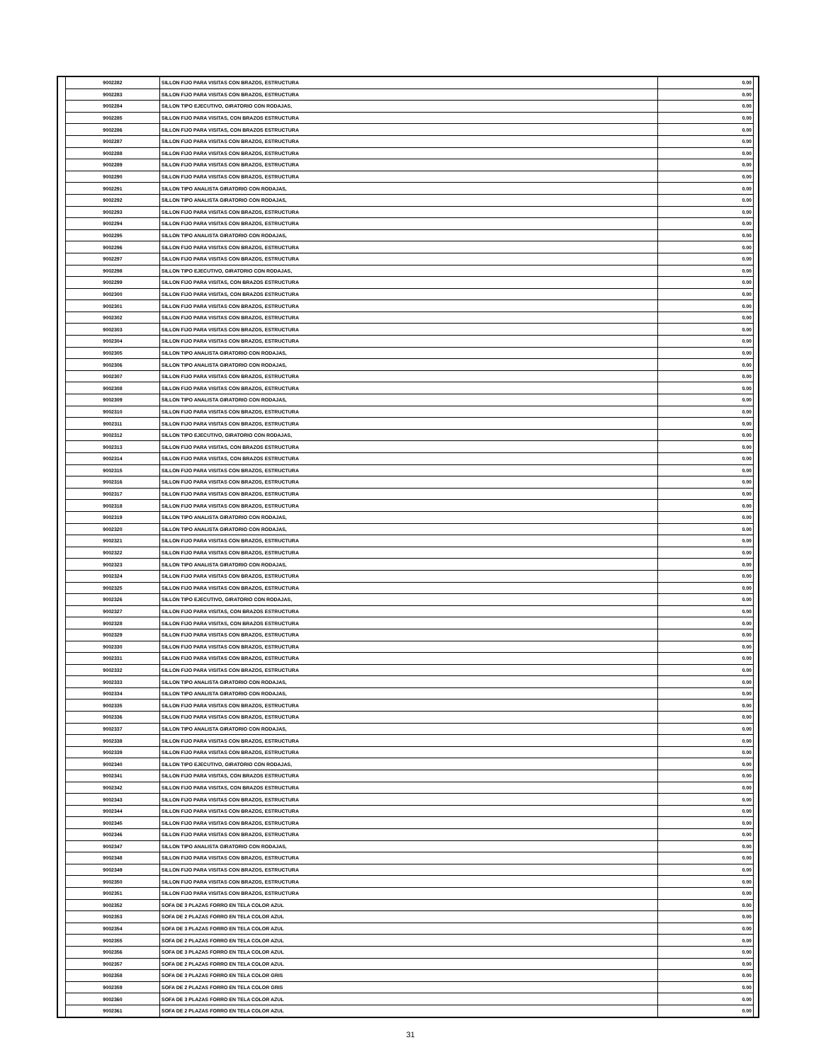| | 9002282 | SILLON FIJO PARA VISITAS CON BRAZOS, ESTRUCTURA | 0.00 | |
| | 9002283 | SILLON FIJO PARA VISITAS CON BRAZOS, ESTRUCTURA | 0.00 | |
| | 9002284 | SILLON TIPO EJECUTIVO, GIRATORIO CON RODAJAS, | 0.00 | |
| | 9002285 | SILLON FIJO PARA VISITAS, CON BRAZOS ESTRUCTURA | 0.00 | |
| | 9002286 | SILLON FIJO PARA VISITAS, CON BRAZOS ESTRUCTURA | 0.00 | |
| | 9002287 | SILLON FIJO PARA VISITAS CON BRAZOS, ESTRUCTURA | 0.00 | |
| | 9002288 | SILLON FIJO PARA VISITAS CON BRAZOS, ESTRUCTURA | 0.00 | |
| | 9002289 | SILLON FIJO PARA VISITAS CON BRAZOS, ESTRUCTURA | 0.00 | |
| | 9002290 | SILLON FIJO PARA VISITAS CON BRAZOS, ESTRUCTURA | 0.00 | |
| | 9002291 | SILLON TIPO ANALISTA GIRATORIO CON RODAJAS, | 0.00 | |
| | 9002292 | SILLON TIPO ANALISTA GIRATORIO CON RODAJAS, | 0.00 | |
| | 9002293 | SILLON FIJO PARA VISITAS CON BRAZOS, ESTRUCTURA | 0.00 | |
| | 9002294 | SILLON FIJO PARA VISITAS CON BRAZOS, ESTRUCTURA | 0.00 | |
| | 9002295 | SILLON TIPO ANALISTA GIRATORIO CON RODAJAS, | 0.00 | |
| | 9002296 | SILLON FIJO PARA VISITAS CON BRAZOS, ESTRUCTURA | 0.00 | |
| | 9002297 | SILLON FIJO PARA VISITAS CON BRAZOS, ESTRUCTURA | 0.00 | |
| | 9002298 | SILLON TIPO EJECUTIVO, GIRATORIO CON RODAJAS, | 0.00 | |
| | 9002299 | SILLON FIJO PARA VISITAS, CON BRAZOS ESTRUCTURA | 0.00 | |
| | 9002300 | SILLON FIJO PARA VISITAS, CON BRAZOS ESTRUCTURA | 0.00 | |
| | 9002301 | SILLON FIJO PARA VISITAS CON BRAZOS, ESTRUCTURA | 0.00 | |
| | 9002302 | SILLON FIJO PARA VISITAS CON BRAZOS, ESTRUCTURA | 0.00 | |
| | 9002303 | SILLON FIJO PARA VISITAS CON BRAZOS, ESTRUCTURA | 0.00 | |
| | 9002304 | SILLON FIJO PARA VISITAS CON BRAZOS, ESTRUCTURA | 0.00 | |
| | 9002305 | SILLON TIPO ANALISTA GIRATORIO CON RODAJAS, | 0.00 | |
| | 9002306 | SILLON TIPO ANALISTA GIRATORIO CON RODAJAS, | 0.00 | |
| | 9002307 | SILLON FIJO PARA VISITAS CON BRAZOS, ESTRUCTURA | 0.00 | |
| | 9002308 | SILLON FIJO PARA VISITAS CON BRAZOS, ESTRUCTURA | 0.00 | |
| | 9002309 | SILLON TIPO ANALISTA GIRATORIO CON RODAJAS, | 0.00 | |
| | 9002310 | SILLON FIJO PARA VISITAS CON BRAZOS, ESTRUCTURA | 0.00 | |
| | 9002311 | SILLON FIJO PARA VISITAS CON BRAZOS, ESTRUCTURA | 0.00 | |
| | 9002312 | SILLON TIPO EJECUTIVO, GIRATORIO CON RODAJAS, | 0.00 | |
| | 9002313 | SILLON FIJO PARA VISITAS, CON BRAZOS ESTRUCTURA | 0.00 | |
| | 9002314 | SILLON FIJO PARA VISITAS, CON BRAZOS ESTRUCTURA | 0.00 | |
| | 9002315 | SILLON FIJO PARA VISITAS CON BRAZOS, ESTRUCTURA | 0.00 | |
| | 9002316 | SILLON FIJO PARA VISITAS CON BRAZOS, ESTRUCTURA | 0.00 | |
| | 9002317 | SILLON FIJO PARA VISITAS CON BRAZOS, ESTRUCTURA | 0.00 | |
| | 9002318 | SILLON FIJO PARA VISITAS CON BRAZOS, ESTRUCTURA | 0.00 | |
| | 9002319 | SILLON TIPO ANALISTA GIRATORIO CON RODAJAS, | 0.00 | |
| | 9002320 | SILLON TIPO ANALISTA GIRATORIO CON RODAJAS, | 0.00 | |
| | 9002321 | SILLON FIJO PARA VISITAS CON BRAZOS, ESTRUCTURA | 0.00 | |
| | 9002322 | SILLON FIJO PARA VISITAS CON BRAZOS, ESTRUCTURA | 0.00 | |
| | 9002323 | SILLON TIPO ANALISTA GIRATORIO CON RODAJAS, | 0.00 | |
| | 9002324 | SILLON FIJO PARA VISITAS CON BRAZOS, ESTRUCTURA | 0.00 | |
| | 9002325 | SILLON FIJO PARA VISITAS CON BRAZOS, ESTRUCTURA | 0.00 | |
| | 9002326 | SILLON TIPO EJECUTIVO, GIRATORIO CON RODAJAS, | 0.00 | |
| | 9002327 | SILLON FIJO PARA VISITAS, CON BRAZOS ESTRUCTURA | 0.00 | |
| | 9002328 | SILLON FIJO PARA VISITAS, CON BRAZOS ESTRUCTURA | 0.00 | |
| | 9002329 | SILLON FIJO PARA VISITAS CON BRAZOS, ESTRUCTURA | 0.00 | |
| | 9002330 | SILLON FIJO PARA VISITAS CON BRAZOS, ESTRUCTURA | 0.00 | |
| | 9002331 | SILLON FIJO PARA VISITAS CON BRAZOS, ESTRUCTURA | 0.00 | |
| | 9002332 | SILLON FIJO PARA VISITAS CON BRAZOS, ESTRUCTURA | 0.00 | |
| | 9002333 | SILLON TIPO ANALISTA GIRATORIO CON RODAJAS, | 0.00 | |
| | 9002334 | SILLON TIPO ANALISTA GIRATORIO CON RODAJAS, | 0.00 | |
| | 9002335 | SILLON FIJO PARA VISITAS CON BRAZOS, ESTRUCTURA | 0.00 | |
| | 9002336 | SILLON FIJO PARA VISITAS CON BRAZOS, ESTRUCTURA | 0.00 | |
| | 9002337 | SILLON TIPO ANALISTA GIRATORIO CON RODAJAS, | 0.00 | |
| | 9002338 | SILLON FIJO PARA VISITAS CON BRAZOS, ESTRUCTURA | 0.00 | |
| | 9002339 | SILLON FIJO PARA VISITAS CON BRAZOS, ESTRUCTURA | 0.00 | |
| | 9002340 | SILLON TIPO EJECUTIVO, GIRATORIO CON RODAJAS, | 0.00 | |
| | 9002341 | SILLON FIJO PARA VISITAS, CON BRAZOS ESTRUCTURA | 0.00 | |
| | 9002342 | SILLON FIJO PARA VISITAS, CON BRAZOS ESTRUCTURA | 0.00 | |
| | 9002343 | SILLON FIJO PARA VISITAS CON BRAZOS, ESTRUCTURA | 0.00 | |
| | 9002344 | SILLON FIJO PARA VISITAS CON BRAZOS, ESTRUCTURA | 0.00 | |
| | 9002345 | SILLON FIJO PARA VISITAS CON BRAZOS, ESTRUCTURA | 0.00 | |
| | 9002346 | SILLON FIJO PARA VISITAS CON BRAZOS, ESTRUCTURA | 0.00 | |
| | 9002347 | SILLON TIPO ANALISTA GIRATORIO CON RODAJAS, | 0.00 | |
| | 9002348 | SILLON FIJO PARA VISITAS CON BRAZOS, ESTRUCTURA | 0.00 | |
| | 9002349 | SILLON FIJO PARA VISITAS CON BRAZOS, ESTRUCTURA | 0.00 | |
| | 9002350 | SILLON FIJO PARA VISITAS CON BRAZOS, ESTRUCTURA | 0.00 | |
| | 9002351 | SILLON FIJO PARA VISITAS CON BRAZOS, ESTRUCTURA | 0.00 | |
| | 9002352 | SOFA DE 3 PLAZAS FORRO EN TELA COLOR AZUL | 0.00 | |
| | 9002353 | SOFA DE 2 PLAZAS FORRO EN TELA COLOR AZUL | 0.00 | |
| | 9002354 | SOFA DE 3 PLAZAS FORRO EN TELA COLOR AZUL | 0.00 | |
| | 9002355 | SOFA DE 2 PLAZAS FORRO EN TELA COLOR AZUL | 0.00 | |
| | 9002356 | SOFA DE 3 PLAZAS FORRO EN TELA COLOR AZUL | 0.00 | |
| | 9002357 | SOFA DE 2 PLAZAS FORRO EN TELA COLOR AZUL | 0.00 | |
| | 9002358 | SOFA DE 3 PLAZAS FORRO EN TELA COLOR GRIS | 0.00 | |
| | 9002359 | SOFA DE 2 PLAZAS FORRO EN TELA COLOR GRIS | 0.00 | |
| | 9002360 | SOFA DE 3 PLAZAS FORRO EN TELA COLOR AZUL | 0.00 | |
| | 9002361 | SOFA DE 2 PLAZAS FORRO EN TELA COLOR AZUL | 0.00 | |
31